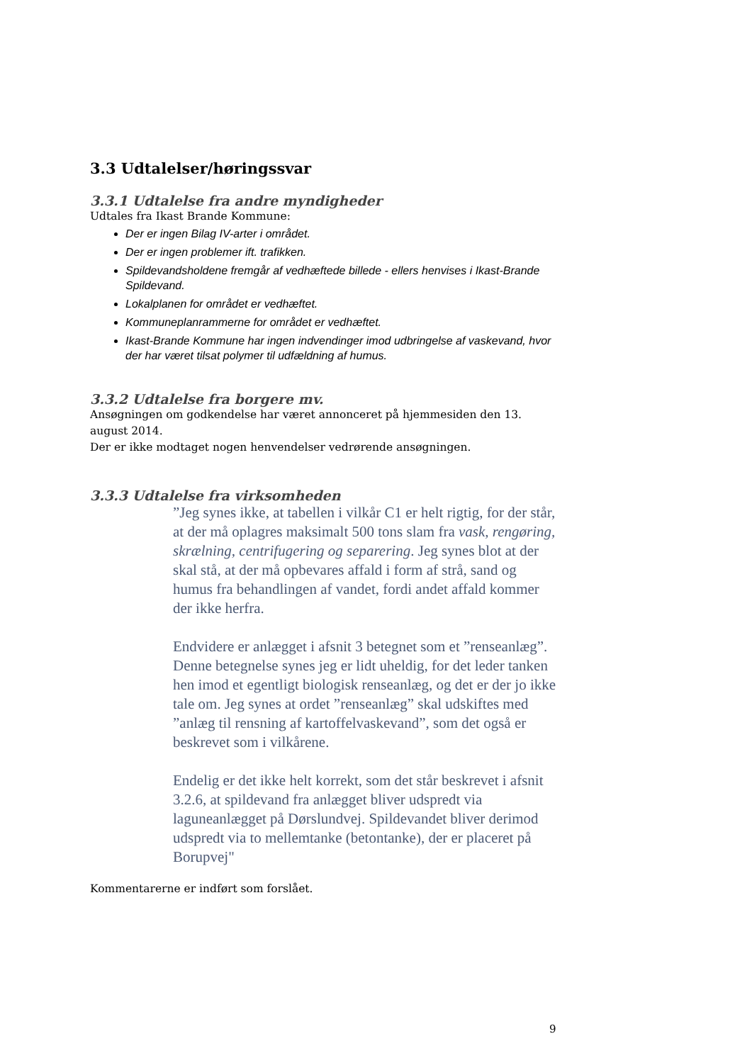3.3 Udtalelser/høringssvar
3.3.1 Udtalelse fra andre myndigheder
Udtales fra Ikast Brande Kommune:
Der er ingen Bilag IV-arter i området.
Der er ingen problemer ift. trafikken.
Spildevandsholdene fremgår af vedhæftede billede - ellers henvises i Ikast-Brande Spildevand.
Lokalplanen for området er vedhæftet.
Kommuneplanrammerne for området er vedhæftet.
Ikast-Brande Kommune har ingen indvendinger imod udbringelse af vaskevand, hvor der har været tilsat polymer til udfældning af humus.
3.3.2 Udtalelse fra borgere mv.
Ansøgningen om godkendelse har været annonceret på hjemmesiden den 13. august 2014.
Der er ikke modtaget nogen henvendelser vedrørende ansøgningen.
3.3.3 Udtalelse fra virksomheden
”Jeg synes ikke, at tabellen i vilkår C1 er helt rigtig, for der står, at der må oplagres maksimalt 500 tons slam fra vask, rengøring, skrælning, centrifugering og separering. Jeg synes blot at der skal stå, at der må opbevares affald i form af strå, sand og humus fra behandlingen af vandet, fordi andet affald kommer der ikke herfra.
Endvidere er anlægget i afsnit 3 betegnet som et ”renseanlæg”. Denne betegnelse synes jeg er lidt uheldig, for det leder tanken hen imod et egentligt biologisk renseanlæg, og det er der jo ikke tale om. Jeg synes at ordet ”renseanlæg” skal udskiftes med ”anlæg til rensning af kartoffelvaskevand”, som det også er beskrevet som i vilkårene.
Endelig er det ikke helt korrekt, som det står beskrevet i afsnit 3.2.6, at spildevand fra anlægget bliver udspredt via laguneanlægget på Dørslundvej. Spildevandet bliver derimod udspredt via to mellemtanke (betontanke), der er placeret på Borupvej"
Kommentarerne er indført som forslået.
9